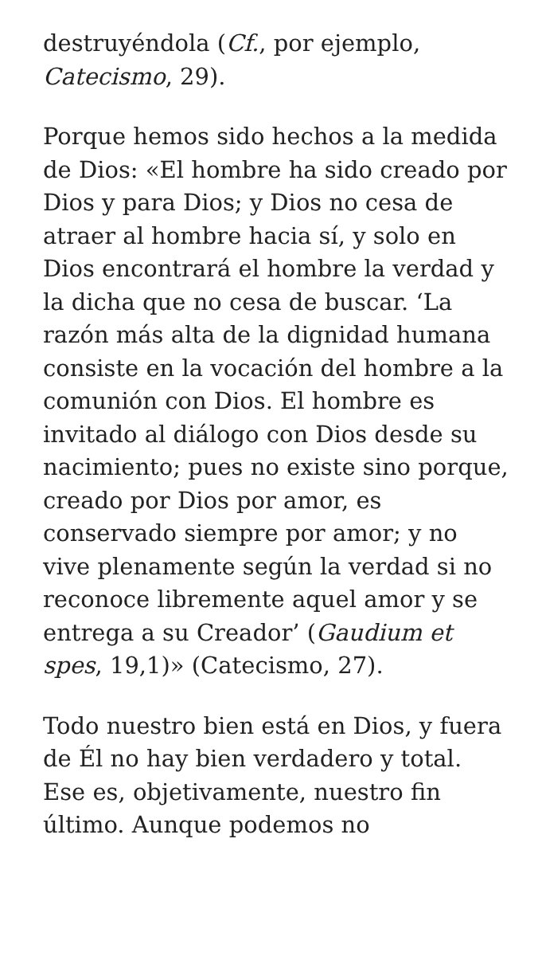destruyéndola (Cf., por ejemplo, Catecismo, 29).
Porque hemos sido hechos a la medida de Dios: «El hombre ha sido creado por Dios y para Dios; y Dios no cesa de atraer al hombre hacia sí, y solo en Dios encontrará el hombre la verdad y la dicha que no cesa de buscar. ‘La razón más alta de la dignidad humana consiste en la vocación del hombre a la comunión con Dios. El hombre es invitado al diálogo con Dios desde su nacimiento; pues no existe sino porque, creado por Dios por amor, es conservado siempre por amor; y no vive plenamente según la verdad si no reconoce libremente aquel amor y se entrega a su Creador’ (Gaudium et spes, 19,1)» (Catecismo, 27).
Todo nuestro bien está en Dios, y fuera de Él no hay bien verdadero y total. Ese es, objetivamente, nuestro fin último. Aunque podemos no